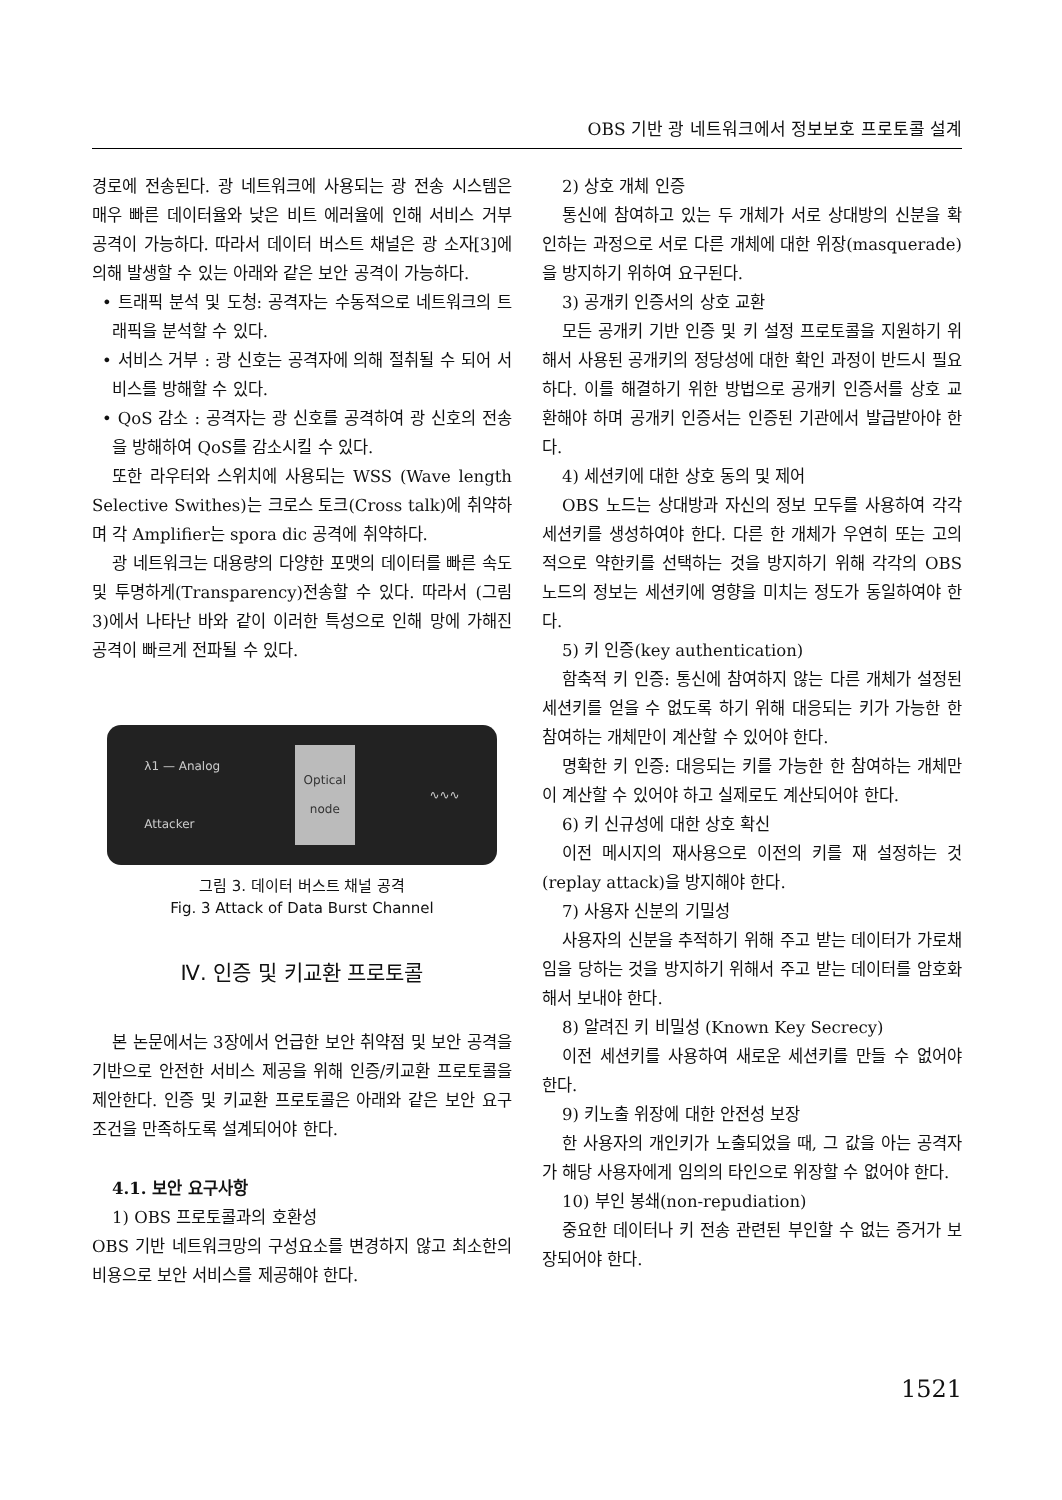OBS 기반 광 네트워크에서 정보보호 프로토콜 설계
경로에 전송된다. 광 네트워크에 사용되는 광 전송 시스템은 매우 빠른 데이터율와 낮은 비트 에러율에 인해 서비스 거부 공격이 가능하다. 따라서 데이터 버스트 채널은 광 소자[3]에 의해 발생할 수 있는 아래와 같은 보안 공격이 가능하다.
• 트래픽 분석 및 도청: 공격자는 수동적으로 네트워크의 트래픽을 분석할 수 있다.
• 서비스 거부 : 광 신호는 공격자에 의해 절취될 수 되어 서비스를 방해할 수 있다.
• QoS 감소 : 공격자는 광 신호를 공격하여 광 신호의 전송을 방해하여 QoS를 감소시킬 수 있다.
또한 라우터와 스위치에 사용되는 WSS (Wave length Selective Swithes)는 크로스 토크(Cross talk)에 취약하며 각 Amplifier는 spora dic 공격에 취약하다.
광 네트워크는 대용량의 다양한 포맷의 데이터를 빠른 속도 및 투명하게(Transparency)전송할 수 있다. 따라서 (그림 3)에서 나타난 바와 같이 이러한 특성으로 인해 망에 가해진 공격이 빠르게 전파될 수 있다.
λ1 — Analog
Attacker
Optical node
∿∿∿
그림 3. 데이터 버스트 채널 공격
Fig. 3 Attack of Data Burst Channel
Ⅳ. 인증 및 키교환 프로토콜
본 논문에서는 3장에서 언급한 보안 취약점 및 보안 공격을 기반으로 안전한 서비스 제공을 위해 인증/키교환 프로토콜을 제안한다. 인증 및 키교환 프로토콜은 아래와 같은 보안 요구 조건을 만족하도록 설계되어야 한다.
4.1. 보안 요구사항
1) OBS 프로토콜과의 호환성
OBS 기반 네트워크망의 구성요소를 변경하지 않고 최소한의 비용으로 보안 서비스를 제공해야 한다.
2) 상호 개체 인증
통신에 참여하고 있는 두 개체가 서로 상대방의 신분을 확인하는 과정으로 서로 다른 개체에 대한 위장(masquerade)을 방지하기 위하여 요구된다.
3) 공개키 인증서의 상호 교환
모든 공개키 기반 인증 및 키 설정 프로토콜을 지원하기 위해서 사용된 공개키의 정당성에 대한 확인 과정이 반드시 필요하다. 이를 해결하기 위한 방법으로 공개키 인증서를 상호 교환해야 하며 공개키 인증서는 인증된 기관에서 발급받아야 한다.
4) 세션키에 대한 상호 동의 및 제어
OBS 노드는 상대방과 자신의 정보 모두를 사용하여 각각 세션키를 생성하여야 한다. 다른 한 개체가 우연히 또는 고의적으로 약한키를 선택하는 것을 방지하기 위해 각각의 OBS 노드의 정보는 세션키에 영향을 미치는 정도가 동일하여야 한다.
5) 키 인증(key authentication)
함축적 키 인증: 통신에 참여하지 않는 다른 개체가 설정된 세션키를 얻을 수 없도록 하기 위해 대응되는 키가 가능한 한 참여하는 개체만이 계산할 수 있어야 한다.
명확한 키 인증: 대응되는 키를 가능한 한 참여하는 개체만이 계산할 수 있어야 하고 실제로도 계산되어야 한다.
6) 키 신규성에 대한 상호 확신
이전 메시지의 재사용으로 이전의 키를 재 설정하는 것 (replay attack)을 방지해야 한다.
7) 사용자 신분의 기밀성
사용자의 신분을 추적하기 위해 주고 받는 데이터가 가로채임을 당하는 것을 방지하기 위해서 주고 받는 데이터를 암호화해서 보내야 한다.
8) 알려진 키 비밀성 (Known Key Secrecy)
이전 세션키를 사용하여 새로운 세션키를 만들 수 없어야 한다.
9) 키노출 위장에 대한 안전성 보장
한 사용자의 개인키가 노출되었을 때, 그 값을 아는 공격자가 해당 사용자에게 임의의 타인으로 위장할 수 없어야 한다.
10) 부인 봉쇄(non-repudiation)
중요한 데이터나 키 전송 관련된 부인할 수 없는 증거가 보장되어야 한다.
1521